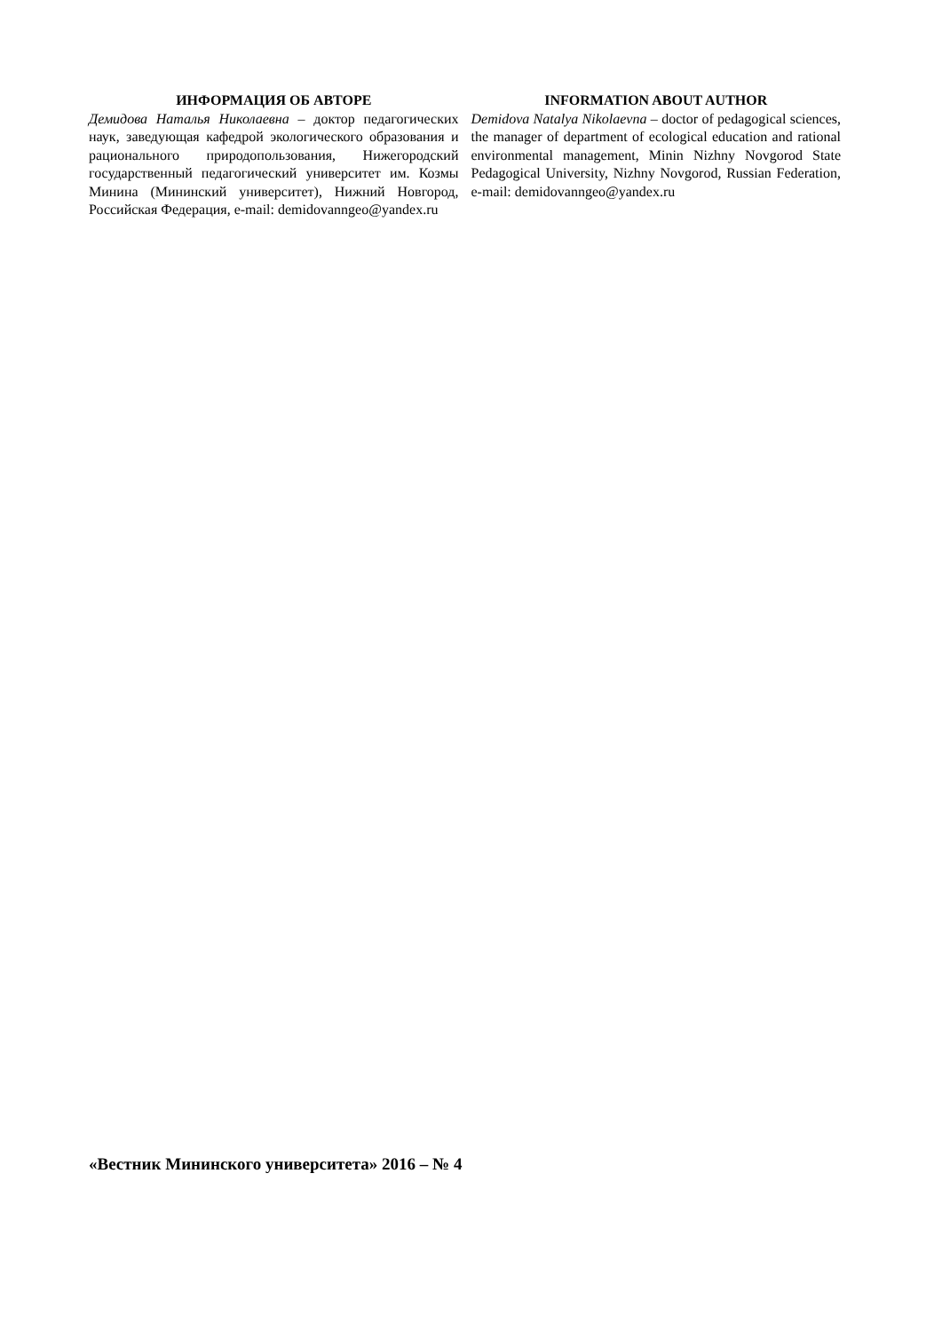ИНФОРМАЦИЯ ОБ АВТОРЕ
Демидова Наталья Николаевна – доктор педагогических наук, заведующая кафедрой экологического образования и рационального природопользования, Нижегородский государственный педагогический университет им. Козмы Минина (Мининский университет), Нижний Новгород, Российская Федерация, e-mail: demidovanngeo@yandex.ru
INFORMATION ABOUT AUTHOR
Demidova Natalya Nikolaevna – doctor of pedagogical sciences, the manager of department of ecological education and rational environmental management, Minin Nizhny Novgorod State Pedagogical University, Nizhny Novgorod, Russian Federation, e-mail: demidovanngeo@yandex.ru
«Вестник Мининского университета» 2016 – № 4